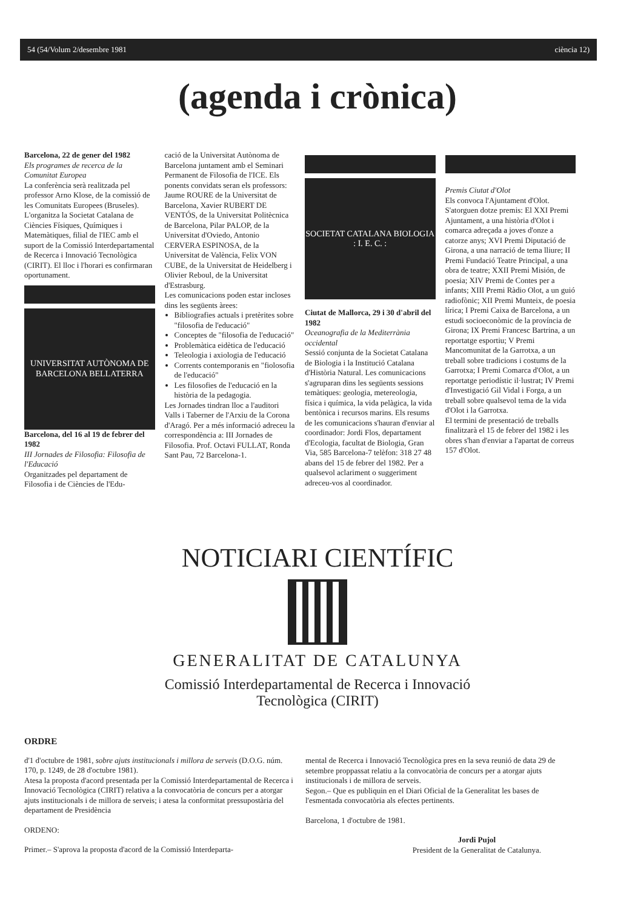54 (54/Volum 2/desembre 1981 ciència 12)
(agenda i crònica)
Barcelona, 22 de gener del 1982
Els programes de recerca de la Comunitat Europea
La conferència serà realitzada pel professor Arno Klose, de la comissió de les Comunitats Europees (Bruseles). L'organitza la Societat Catalana de Ciències Físiques, Químiques i Matemàtiques, filial de l'IEC amb el suport de la Comissió Interdepartamental de Recerca i Innovació Tecnològica (CIRIT). El lloc i l'horari es confirmaran oportunament.
UNIVERSITAT AUTÒNOMA DE BARCELONA BELLATERRA
Barcelona, del 16 al 19 de febrer del 1982
III Jornades de Filosofia: Filosofia de l'Educació
Organitzades pel departament de Filosofia i de Ciències de l'Edu-
cació de la Universitat Autònoma de Barcelona juntament amb el Seminari Permanent de Filosofia de l'ICE. Els ponents convidats seran els professors: Jaume ROURE de la Universitat de Barcelona, Xavier RUBERT DE VENTÓS, de la Universitat Politècnica de Barcelona, Pilar PALOP, de la Universitat d'Oviedo, Antonio CERVERA ESPINOSA, de la Universitat de València, Felix VON CUBE, de la Universitat de Heidelberg i Olivier Reboul, de la Universitat d'Estrasburg.
Les comunicacions poden estar incloses dins les següents àrees:
Bibliografies actuals i pretèrites sobre "filosofia de l'educació"
Conceptes de "filosofia de l'educació"
Problemàtica eidètica de l'educació
Teleologia i axiologia de l'educació
Corrents contemporanis en "fiolosofia de l'educació"
Les filosofies de l'educació en la història de la pedagogia.
Les Jornades tindran lloc a l'auditori Valls i Taberner de l'Arxiu de la Corona d'Aragó. Per a més informació adreceu la correspondència a: III Jornades de Filosofia. Prof. Octavi FULLAT, Ronda Sant Pau, 72 Barcelona-1.
SOCIETAT CATALANA BIOLOGIA
: I. E. C. :
Ciutat de Mallorca, 29 i 30 d'abril del 1982
Oceanografia de la Mediterrània occidental
Sessió conjunta de la Societat Catalana de Biologia i la Institució Catalana d'Història Natural. Les comunicacions s'agruparan dins les següents sessions temàtiques: geologia, metereologia, física i química, la vida pelàgica, la vida bentònica i recursos marins. Els resums de les comunicacions s'hauran d'enviar al coordinador: Jordi Flos, departament d'Ecologia, facultat de Biologia, Gran Via, 585 Barcelona-7 telèfon: 318 27 48 abans del 15 de febrer del 1982. Per a qualsevol aclariment o suggeriment adreceu-vos al coordinador.
Premis Ciutat d'Olot
Els convoca l'Ajuntament d'Olot. S'atorguen dotze premis: El XXI Premi Ajuntament, a una història d'Olot i comarca adreçada a joves d'onze a catorze anys; XVI Premi Diputació de Girona, a una narració de tema lliure; II Premi Fundació Teatre Principal, a una obra de teatre; XXII Premi Misión, de poesia; XIV Premi de Contes per a infants; XIII Premi Ràdio Olot, a un guió radiofònic; XII Premi Munteix, de poesia lírica; I Premi Caixa de Barcelona, a un estudi socioeconòmic de la província de Girona; IX Premi Francesc Bartrina, a un reportatge esportiu; V Premi Mancomunitat de la Garrotxa, a un treball sobre tradicions i costums de la Garrotxa; I Premi Comarca d'Olot, a un reportatge periodístic il·lustrat; IV Premi d'Investigació Gil Vidal i Forga, a un treball sobre qualsevol tema de la vida d'Olot i la Garrotxa.
El termini de presentació de treballs finalitzarà el 15 de febrer del 1982 i les obres s'han d'enviar a l'apartat de correus 157 d'Olot.
NOTICIARI CIENTÍFIC
GENERALITAT DE CATALUNYA
Comissió Interdepartamental de Recerca i Innovació
Tecnològica (CIRIT)
ORDRE
d'1 d'octubre de 1981, sobre ajuts institucionals i millora de serveis (D.O.G. núm. 170, p. 1249, de 28 d'octubre 1981).
Atesa la proposta d'acord presentada per la Comissió Interdepartamental de Recerca i Innovació Tecnològica (CIRIT) relativa a la convocatòria de concurs per a atorgar ajuts institucionals i de millora de serveis; i atesa la conformitat pressupostària del departament de Presidència
ORDENO:
Primer.– S'aprova la proposta d'acord de la Comissió Interdeparta-
mental de Recerca i Innovació Tecnològica pres en la seva reunió de data 29 de setembre proppassat relatiu a la convocatòria de concurs per a atorgar ajuts institucionals i de millora de serveis.
Segon.– Que es publiquin en el Diari Oficial de la Generalitat les bases de l'esmentada convocatòria als efectes pertinents.
Barcelona, 1 d'octubre de 1981.
Jordi Pujol
President de la Generalitat de Catalunya.